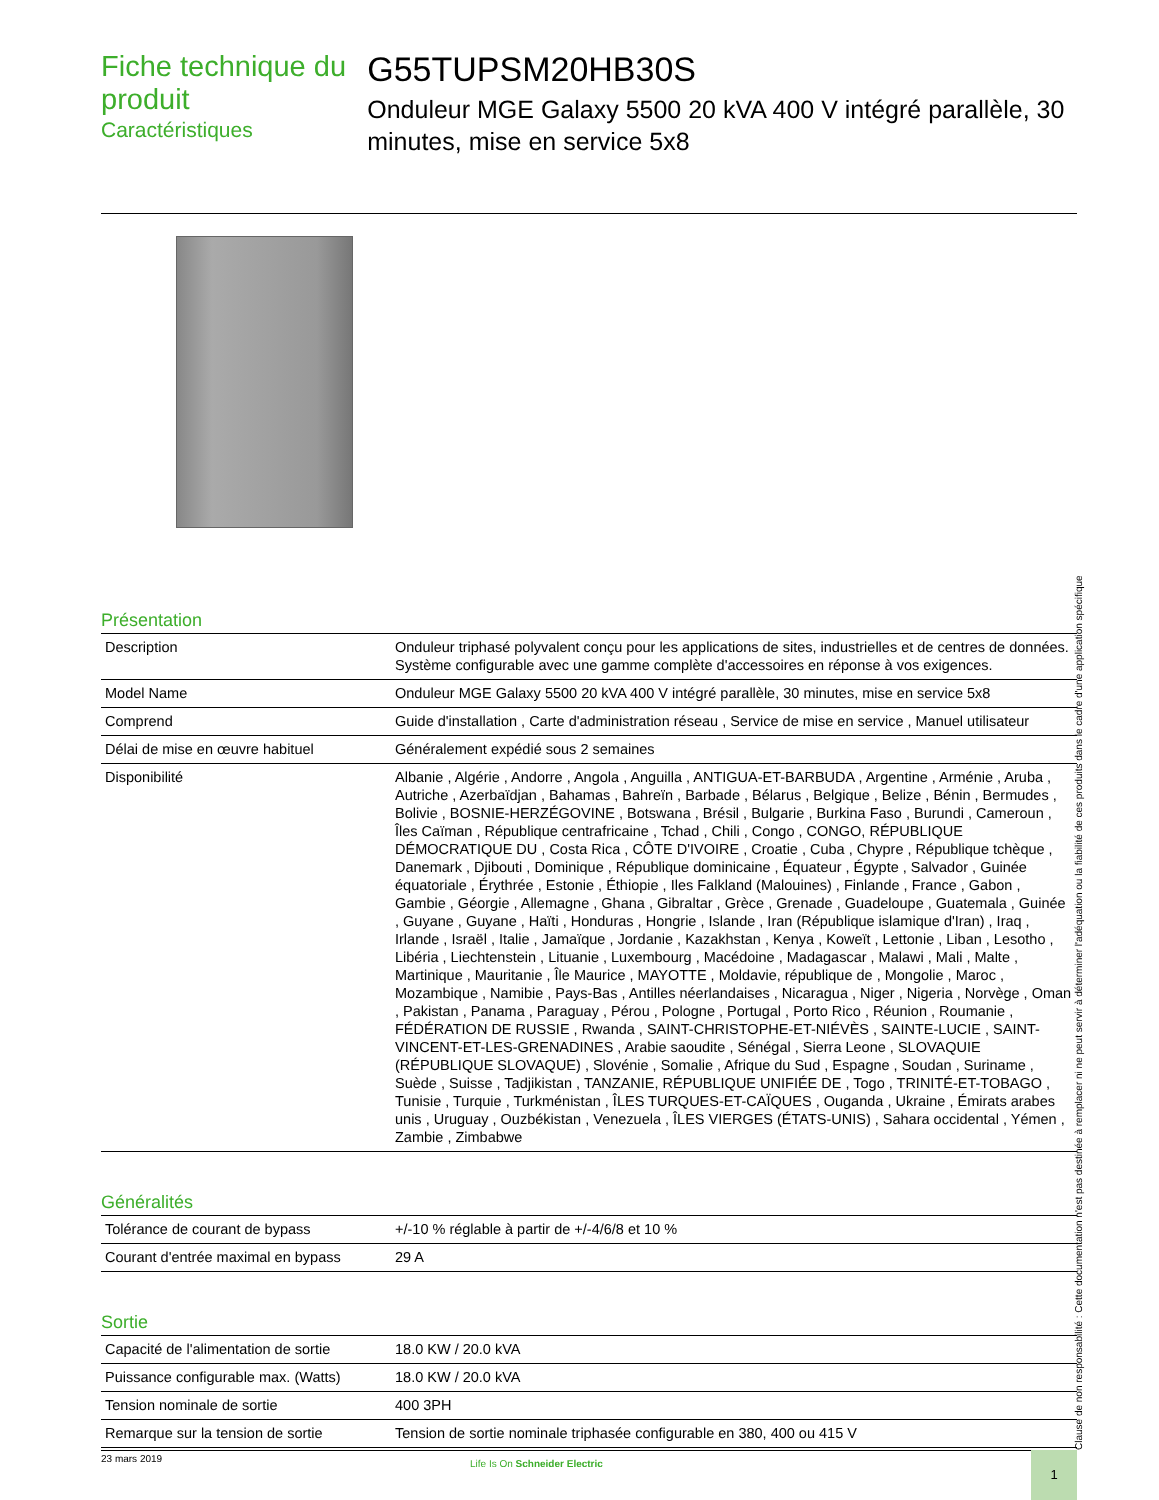Fiche technique du produit
Caractéristiques
G55TUPSM20HB30S
Onduleur MGE Galaxy 5500 20 kVA 400 V intégré parallèle, 30 minutes, mise en service 5x8
Présentation
| Description | Onduleur triphasé polyvalent conçu pour les applications de sites, industrielles et de centres de données. Système configurable avec une gamme complète d'accessoires en réponse à vos exigences. |
| Model Name | Onduleur MGE Galaxy 5500 20 kVA 400 V intégré parallèle, 30 minutes, mise en service 5x8 |
| Comprend | Guide d'installation , Carte d'administration réseau , Service de mise en service , Manuel utilisateur |
| Délai de mise en œuvre habituel | Généralement expédié sous 2 semaines |
| Disponibilité | Albanie , Algérie , Andorre , Angola , Anguilla , ANTIGUA-ET-BARBUDA , Argentine , Arménie , Aruba , Autriche , Azerbaïdjan , Bahamas , Bahreïn , Barbade , Bélarus , Belgique , Belize , Bénin , Bermudes , Bolivie , BOSNIE-HERZÉGOVINE , Botswana , Brésil , Bulgarie , Burkina Faso , Burundi , Cameroun , Îles Caïman , République centrafricaine , Tchad , Chili , Congo , CONGO, RÉPUBLIQUE DÉMOCRATIQUE DU , Costa Rica , CÔTE D'IVOIRE , Croatie , Cuba , Chypre , République tchèque , Danemark , Djibouti , Dominique , République dominicaine , Équateur , Égypte , Salvador , Guinée équatoriale , Érythrée , Estonie , Éthiopie , Iles Falkland (Malouines) , Finlande , France , Gabon , Gambie , Géorgie , Allemagne , Ghana , Gibraltar , Grèce , Grenade , Guadeloupe , Guatemala , Guinée , Guyane , Guyane , Haïti , Honduras , Hongrie , Islande , Iran (République islamique d'Iran) , Iraq , Irlande , Israël , Italie , Jamaïque , Jordanie , Kazakhstan , Kenya , Koweït , Lettonie , Liban , Lesotho , Libéria , Liechtenstein , Lituanie , Luxembourg , Macédoine , Madagascar , Malawi , Mali , Malte , Martinique , Mauritanie , Île Maurice , MAYOTTE , Moldavie, république de , Mongolie , Maroc , Mozambique , Namibie , Pays-Bas , Antilles néerlandaises , Nicaragua , Niger , Nigeria , Norvège , Oman , Pakistan , Panama , Paraguay , Pérou , Pologne , Portugal , Porto Rico , Réunion , Roumanie , FÉDÉRATION DE RUSSIE , Rwanda , SAINT-CHRISTOPHE-ET-NIÉVÈS , SAINTE-LUCIE , SAINT-VINCENT-ET-LES-GRENADINES , Arabie saoudite , Sénégal , Sierra Leone , SLOVAQUIE (RÉPUBLIQUE SLOVAQUE) , Slovénie , Somalie , Afrique du Sud , Espagne , Soudan , Suriname , Suède , Suisse , Tadjikistan , TANZANIE, RÉPUBLIQUE UNIFIÉE DE , Togo , TRINITÉ-ET-TOBAGO , Tunisie , Turquie , Turkménistan , ÎLES TURQUES-ET-CAÏQUES , Ouganda , Ukraine , Émirats arabes unis , Uruguay , Ouzbékistan , Venezuela , ÎLES VIERGES (ÉTATS-UNIS) , Sahara occidental , Yémen , Zambie , Zimbabwe |
Généralités
| Tolérance de courant de bypass | +/-10 % réglable à partir de +/-4/6/8 et 10 % |
| Courant d'entrée maximal en bypass | 29 A |
Sortie
| Capacité de l'alimentation de sortie | 18.0 KW / 20.0 kVA |
| Puissance configurable max. (Watts) | 18.0 KW / 20.0 kVA |
| Tension nominale de sortie | 400 3PH |
| Remarque sur la tension de sortie | Tension de sortie nominale triphasée configurable en 380, 400 ou 415 V |
Clause de non responsabilité : Cette documentation n'est pas destinée à remplacer ni ne peut servir à déterminer l'adéquation ou la fiabilité de ces produits dans le cadre d'une application spécifique
23 mars 2019
Life Is On Schneider Electric 1